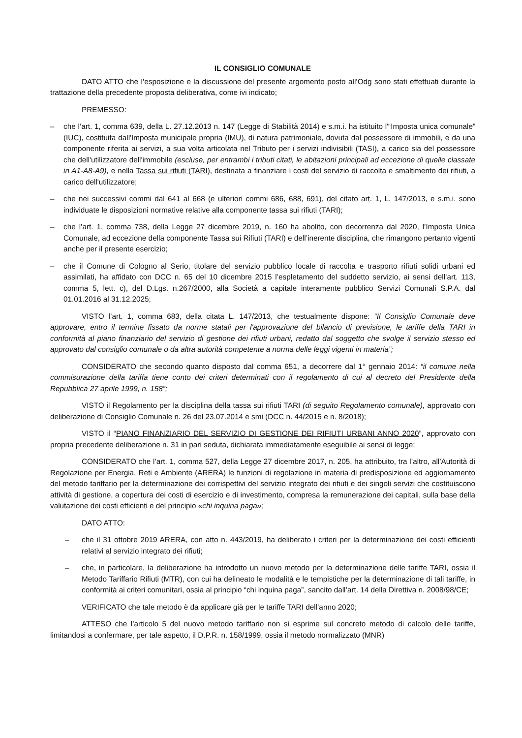IL CONSIGLIO COMUNALE
DATO ATTO che l’esposizione e la discussione del presente argomento posto all’Odg sono stati effettuati durante la trattazione della precedente proposta deliberativa, come ivi indicato;
PREMESSO:
– che l’art. 1, comma 639, della L. 27.12.2013 n. 147 (Legge di Stabilità 2014) e s.m.i. ha istituito l'“Imposta unica comunale” (IUC), costituita dall'Imposta municipale propria (IMU), di natura patrimoniale, dovuta dal possessore di immobili, e da una componente riferita ai servizi, a sua volta articolata nel Tributo per i servizi indivisibili (TASI), a carico sia del possessore che dell'utilizzatore dell'immobile (escluse, per entrambi i tributi citati, le abitazioni principali ad eccezione di quelle classate in A1-A8-A9), e nella Tassa sui rifiuti (TARI), destinata a finanziare i costi del servizio di raccolta e smaltimento dei rifiuti, a carico dell'utilizzatore;
– che nei successivi commi dal 641 al 668 (e ulteriori commi 686, 688, 691), del citato art. 1, L. 147/2013, e s.m.i. sono individuate le disposizioni normative relative alla componente tassa sui rifiuti (TARI);
– che l’art. 1, comma 738, della Legge 27 dicembre 2019, n. 160 ha abolito, con decorrenza dal 2020, l’Imposta Unica Comunale, ad eccezione della componente Tassa sui Rifiuti (TARI) e dell’inerente disciplina, che rimangono pertanto vigenti anche per il presente esercizio;
– che il Comune di Cologno al Serio, titolare del servizio pubblico locale di raccolta e trasporto rifiuti solidi urbani ed assimilati, ha affidato con DCC n. 65 del 10 dicembre 2015 l’espletamento del suddetto servizio, ai sensi dell’art. 113, comma 5, lett. c), del D.Lgs. n.267/2000, alla Società a capitale interamente pubblico Servizi Comunali S.P.A. dal 01.01.2016 al 31.12.2025;
VISTO l’art. 1, comma 683, della citata L. 147/2013, che testualmente dispone: “Il Consiglio Comunale deve approvare, entro il termine fissato da norme statali per l'approvazione del bilancio di previsione, le tariffe della TARI in conformità al piano finanziario del servizio di gestione dei rifiuti urbani, redatto dal soggetto che svolge il servizio stesso ed approvato dal consiglio comunale o da altra autorità competente a norma delle leggi vigenti in materia”;
CONSIDERATO che secondo quanto disposto dal comma 651, a decorrere dal 1° gennaio 2014: “il comune nella commisurazione della tariffa tiene conto dei criteri determinati con il regolamento di cui al decreto del Presidente della Repubblica 27 aprile 1999, n. 158”;
VISTO il Regolamento per la disciplina della tassa sui rifiuti TARI (di seguito Regolamento comunale), approvato con deliberazione di Consiglio Comunale n. 26 del 23.07.2014 e smi (DCC n. 44/2015 e n. 8/2018);
VISTO il “PIANO FINANZIARIO DEL SERVIZIO DI GESTIONE DEI RIFIUTI URBANI ANNO 2020”, approvato con propria precedente deliberazione n. 31 in pari seduta, dichiarata immediatamente eseguibile ai sensi di legge;
CONSIDERATO che l’art. 1, comma 527, della Legge 27 dicembre 2017, n. 205, ha attribuito, tra l’altro, all’Autorità di Regolazione per Energia, Reti e Ambiente (ARERA) le funzioni di regolazione in materia di predisposizione ed aggiornamento del metodo tariffario per la determinazione dei corrispettivi del servizio integrato dei rifiuti e dei singoli servizi che costituiscono attività di gestione, a copertura dei costi di esercizio e di investimento, compresa la remunerazione dei capitali, sulla base della valutazione dei costi efficienti e del principio «chi inquina paga»;
DATO ATTO:
– che il 31 ottobre 2019 ARERA, con atto n. 443/2019, ha deliberato i criteri per la determinazione dei costi efficienti relativi al servizio integrato dei rifiuti;
– che, in particolare, la deliberazione ha introdotto un nuovo metodo per la determinazione delle tariffe TARI, ossia il Metodo Tariffario Rifiuti (MTR), con cui ha delineato le modalità e le tempistiche per la determinazione di tali tariffe, in conformità ai criteri comunitari, ossia al principio “chi inquina paga”, sancito dall’art. 14 della Direttiva n. 2008/98/CE;
VERIFICATO che tale metodo è da applicare già per le tariffe TARI dell’anno 2020;
ATTESO che l’articolo 5 del nuovo metodo tariffario non si esprime sul concreto metodo di calcolo delle tariffe, limitandosi a confermare, per tale aspetto, il D.P.R. n. 158/1999, ossia il metodo normalizzato (MNR)